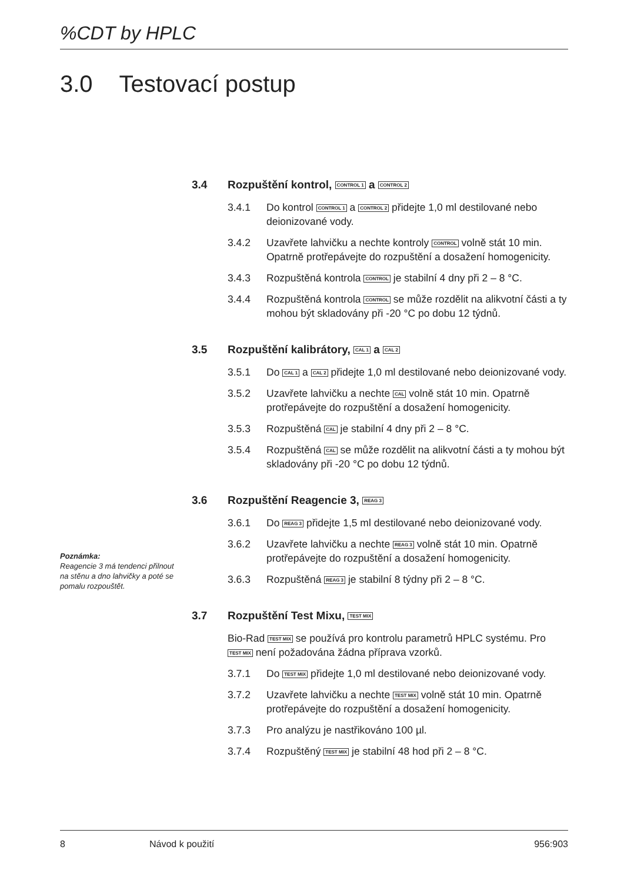%CDT by HPLC
3.0 Testovací postup
3.4 Rozpuštění kontrol, CONTROL 1 a CONTROL 2
3.4.1 Do kontrol CONTROL 1 a CONTROL 2 přidejte 1,0 ml destilované nebo deionizované vody.
3.4.2 Uzavřete lahvičku a nechte kontroly CONTROL volně stát 10 min. Opatrně protřepávejte do rozpuštění a dosažení homogenicity.
3.4.3 Rozpuštěná kontrola CONTROL je stabilní 4 dny při 2 – 8 °C.
3.4.4 Rozpuštěná kontrola CONTROL se může rozdělit na alikvotní části a ty mohou být skladovány při -20 °C po dobu 12 týdnů.
3.5 Rozpuštění kalibrátory, CAL 1 a CAL 2
3.5.1 Do CAL 1 a CAL 2 přidejte 1,0 ml destilované nebo deionizované vody.
3.5.2 Uzavřete lahvičku a nechte CAL volně stát 10 min. Opatrně protřepávejte do rozpuštění a dosažení homogenicity.
3.5.3 Rozpuštěná CAL je stabilní 4 dny při 2 – 8 °C.
3.5.4 Rozpuštěná CAL se může rozdělit na alikvotní části a ty mohou být skladovány při -20 °C po dobu 12 týdnů.
3.6 Rozpuštění Reagencie 3, REAG 3
3.6.1 Do REAG 3 přidejte 1,5 ml destilované nebo deionizované vody.
3.6.2 Uzavřete lahvičku a nechte REAG 3 volně stát 10 min. Opatrně protřepávejte do rozpuštění a dosažení homogenicity.
3.6.3 Rozpuštěná REAG 3 je stabilní 8 týdny při 2 – 8 °C.
3.7 Rozpuštění Test Mixu, TEST MIX
Bio-Rad TEST MIX se používá pro kontrolu parametrů HPLC systému. Pro TEST MIX není požadována žádna příprava vzorků.
3.7.1 Do TEST MIX přidejte 1,0 ml destilované nebo deionizované vody.
3.7.2 Uzavřete lahvičku a nechte TEST MIX volně stát 10 min. Opatrně protřepávejte do rozpuštění a dosažení homogenicity.
3.7.3 Pro analýzu je nastřikováno 100 µl.
3.7.4 Rozpuštěný TEST MIX je stabilní 48 hod při 2 – 8 °C.
Poznámka:
Reagencie 3 má tendenci přilnout na stěnu a dno lahvičky a poté se pomalu rozpouštět.
8 Návod k použití 956:903